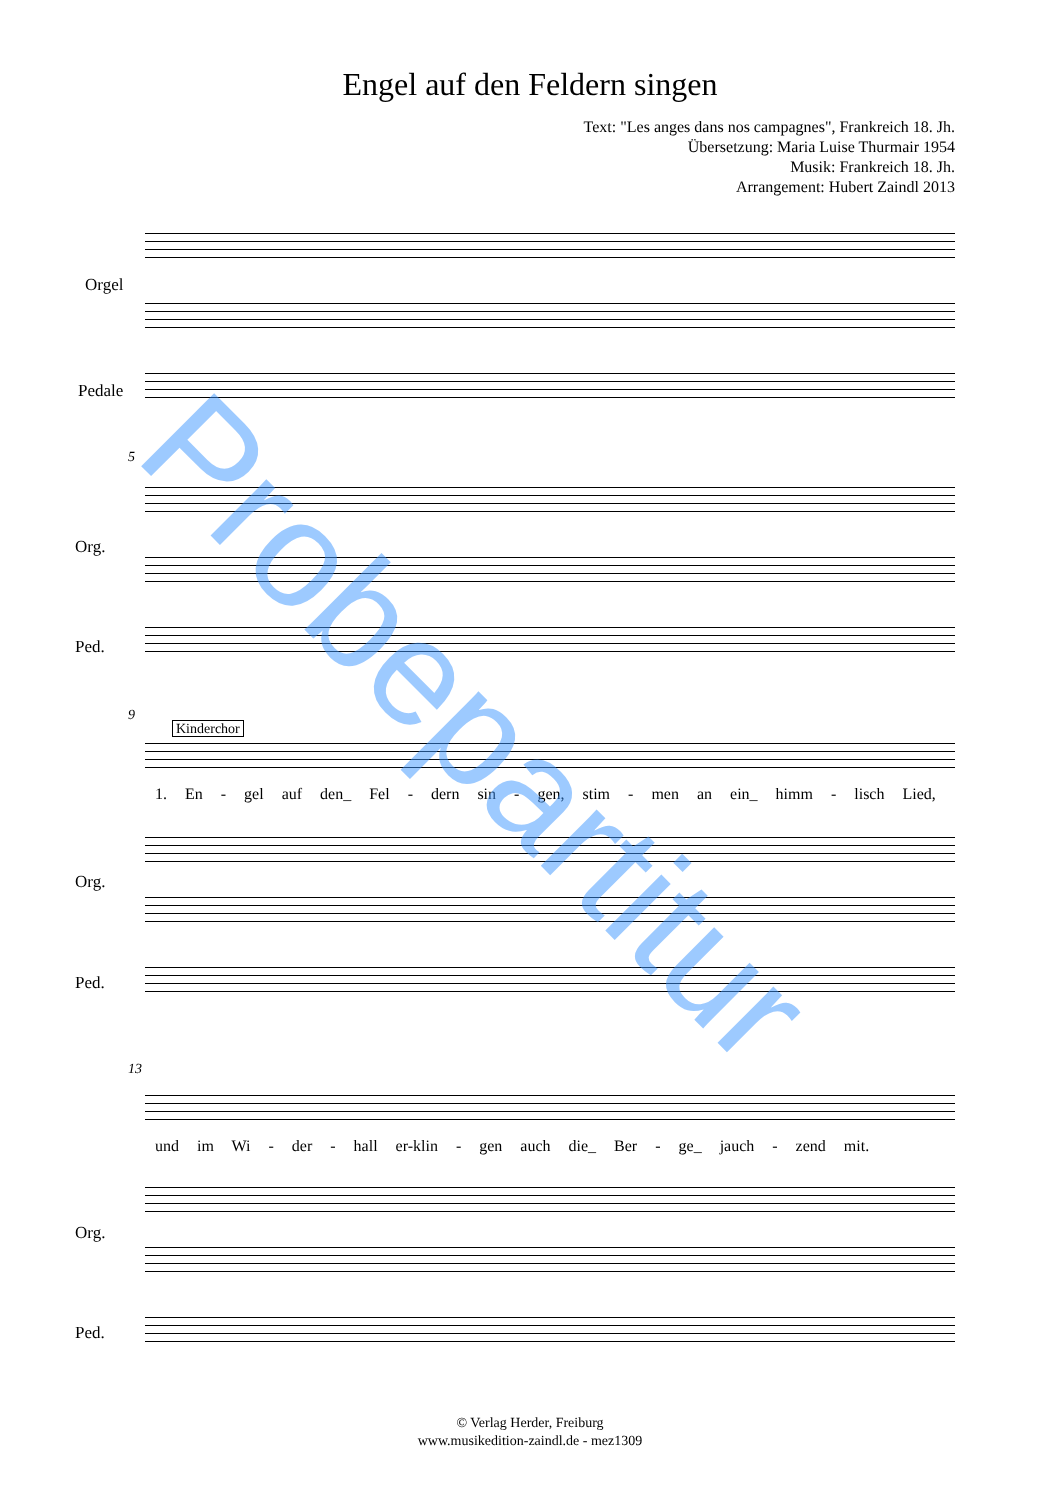Engel auf den Feldern singen
Text: "Les anges dans nos campagnes", Frankreich 18. Jh.
Übersetzung: Maria Luise Thurmair 1954
Musik: Frankreich 18. Jh.
Arrangement: Hubert Zaindl 2013
Orgel
Pedale
5
Org.
Ped.
9
Kinderchor
1. En - gel auf den_ Fel - dern sin - gen, stim - men an ein_ himm - lisch Lied,
Org.
Ped.
13
und im Wi - der - hall er-klin - gen auch die_ Ber - ge_ jauch - zend mit.
Org.
Ped.
Probepartitur
© Verlag Herder, Freiburg
www.musikedition-zaindl.de - mez1309